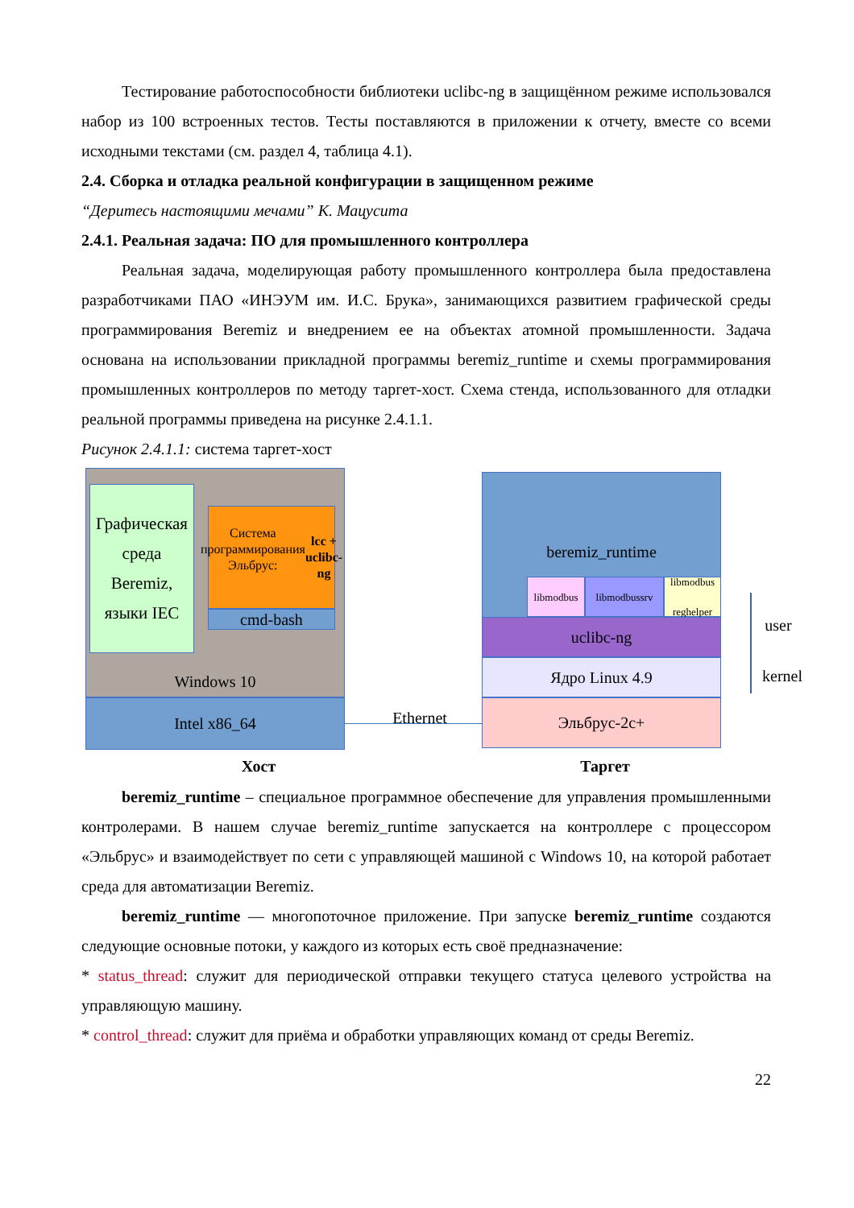Тестирование работоспособности библиотеки uclibc-ng в защищённом режиме использовался набор из 100 встроенных тестов. Тесты поставляются в приложении к отчету, вместе со всеми исходными текстами (см. раздел 4, таблица 4.1).
2.4. Сборка и отладка реальной конфигурации в защищенном режиме
“Деритесь настоящими мечами” К. Мацусита
2.4.1. Реальная задача: ПО для промышленного контроллера
Реальная задача, моделирующая работу промышленного контроллера была предоставлена разработчиками ПАО «ИНЭУМ им. И.С. Брука», занимающихся развитием графической среды программирования Beremiz и внедрением ее на объектах атомной промышленности. Задача основана на использовании прикладной программы beremiz_runtime и схемы программирования промышленных контроллеров по методу таргет-хост. Схема стенда, использованного для отладки реальной программы приведена на рисунке 2.4.1.1.
Рисунок 2.4.1.1: система таргет-хост
Графическая среда Beremiz, языки IEC
Система программирования Эльбрус:
lcc + uclibc-ng
cmd-bash
Windows 10
Intel x86_64 Ethernet
beremiz_runtime
libmodbus libmodbussrv
libmodbus reghelper
uclibc-ng
Ядро Linux 4.9
Эльбрус-2с+
user
kernel
Хост Таргет
beremiz_runtime – специальное программное обеспечение для управления промышленными контролерами. В нашем случае beremiz_runtime запускается на контроллере с процессором «Эльбрус» и взаимодействует по сети с управляющей машиной с Windows 10, на которой работает среда для автоматизации Beremiz.
beremiz_runtime — многопоточное приложение. При запуске beremiz_runtime создаются следующие основные потоки, у каждого из которых есть своё предназначение:
* status_thread: служит для периодической отправки текущего статуса целевого устройства на управляющую машину.
* control_thread: служит для приёма и обработки управляющих команд от среды Beremiz.
22